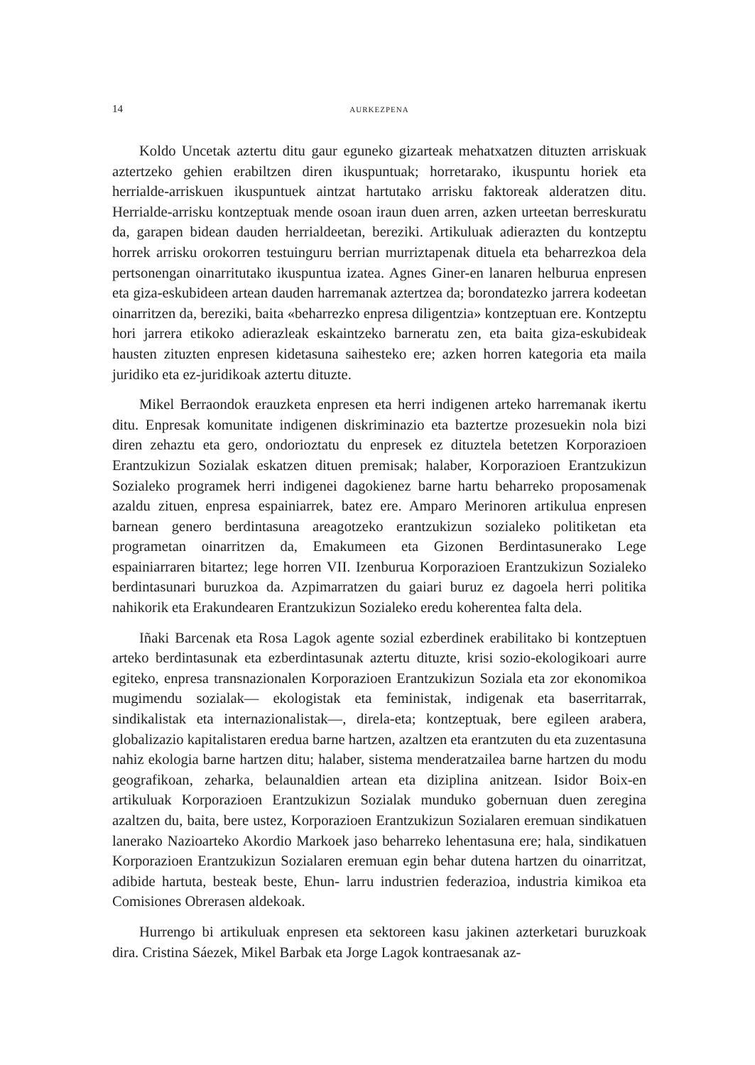14 AURKEZPENA
Koldo Uncetak aztertu ditu gaur eguneko gizarteak mehatxatzen dituzten arriskuak aztertzeko gehien erabiltzen diren ikuspuntuak; horretarako, ikuspuntu horiek eta herrialde-arriskuen ikuspuntuek aintzat hartutako arrisku faktoreak alderatzen ditu. Herrialde-arrisku kontzeptuak mende osoan iraun duen arren, azken urteetan berreskuratu da, garapen bidean dauden herrialdeetan, bereziki. Artikuluak adierazten du kontzeptu horrek arrisku orokorren testuinguru berrian murriztapenak dituela eta beharrezkoa dela pertsonengan oinarritutako ikuspuntua izatea. Agnes Giner-en lanaren helburua enpresen eta giza-eskubideen artean dauden harremanak aztertzea da; borondatezko jarrera kodeetan oinarritzen da, bereziki, baita «beharrezko enpresa diligentzia» kontzeptuan ere. Kontzeptu hori jarrera etikoko adierazleak eskaintzeko barneratu zen, eta baita giza-eskubideak hausten zituzten enpresen kidetasuna saihesteko ere; azken horren kategoria eta maila juridiko eta ez-juridikoak aztertu dituzte.
Mikel Berraondok erauzketa enpresen eta herri indigenen arteko harremanak ikertu ditu. Enpresak komunitate indigenen diskriminazio eta baztertze prozesuekin nola bizi diren zehaztu eta gero, ondorioztatu du enpresek ez dituztela betetzen Korporazioen Erantzukizun Sozialak eskatzen dituen premisak; halaber, Korporazioen Erantzukizun Sozialeko programek herri indigenei dagokienez barne hartu beharreko proposamenak azaldu zituen, enpresa espainiarrek, batez ere. Amparo Merinoren artikulua enpresen barnean genero berdintasuna areagotzeko erantzukizun sozialeko politiketan eta programetan oinarritzen da, Emakumeen eta Gizonen Berdintasunerako Lege espainiarraren bitartez; lege horren VII. Izenburua Korporazioen Erantzukizun Sozialeko berdintasunari buruzkoa da. Azpimarratzen du gaiari buruz ez dagoela herri politika nahikorik eta Erakundearen Erantzukizun Sozialeko eredu koherentea falta dela.
Iñaki Barcenak eta Rosa Lagok agente sozial ezberdinek erabilitako bi kontzeptuen arteko berdintasunak eta ezberdintasunak aztertu dituzte, krisi sozio-ekologikoari aurre egiteko, enpresa transnazionalen Korporazioen Erantzukizun Soziala eta zor ekonomikoa mugimendu sozialak— ekologistak eta feministak, indigenak eta baserritarrak, sindikalistak eta internazionalistak—, direla-eta; kontzeptuak, bere egileen arabera, globalizazio kapitalistaren eredua barne hartzen, azaltzen eta erantzuten du eta zuzentasuna nahiz ekologia barne hartzen ditu; halaber, sistema menderatzailea barne hartzen du modu geografikoan, zeharka, belaunaldien artean eta diziplina anitzean. Isidor Boix-en artikuluak Korporazioen Erantzukizun Sozialak munduko gobernuan duen zeregina azaltzen du, baita, bere ustez, Korporazioen Erantzukizun Sozialaren eremuan sindikatuen lanerako Nazioarteko Akordio Markoek jaso beharreko lehentasuna ere; hala, sindikatuen Korporazioen Erantzukizun Sozialaren eremuan egin behar dutena hartzen du oinarritzat, adibide hartuta, besteak beste, Ehun- larru industrien federazioa, industria kimikoa eta Comisiones Obrerasen aldekoak.
Hurrengo bi artikuluak enpresen eta sektoreen kasu jakinen azterketari buruzkoak dira. Cristina Sáezek, Mikel Barbak eta Jorge Lagok kontraesanak az-